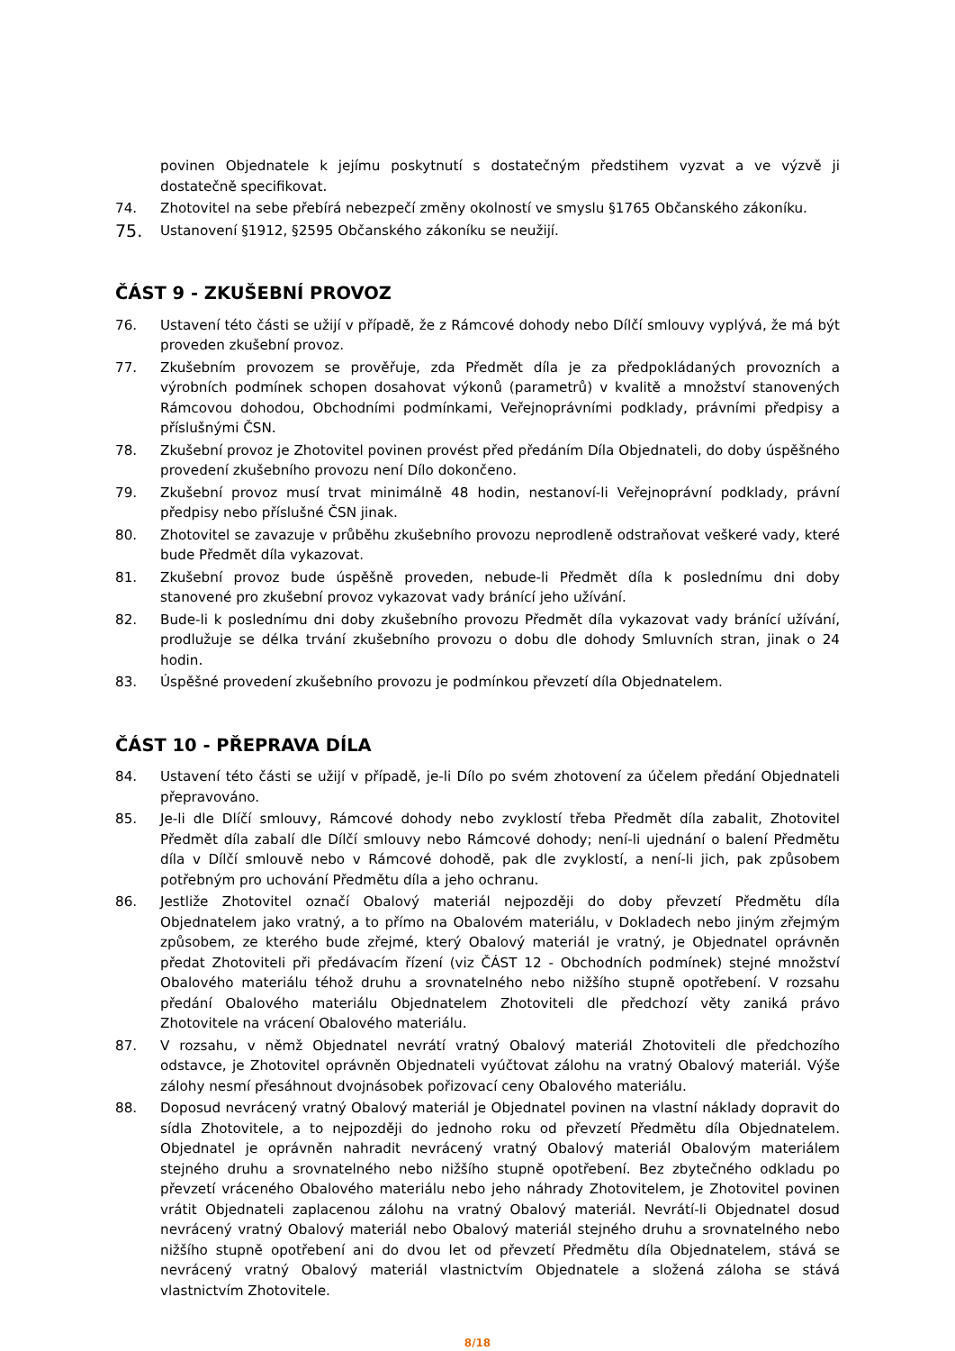povinen Objednatele k jejímu poskytnutí s dostatečným předstihem vyzvat a ve výzvě ji dostatečně specifikovat.
74. Zhotovitel na sebe přebírá nebezpečí změny okolností ve smyslu §1765 Občanského zákoníku.
75.
Ustanovení §1912, §2595 Občanského zákoníku se neužijí.
ČÁST 9 - ZKUŠEBNÍ PROVOZ
76. Ustavení této části se užijí v případě, že z Rámcové dohody nebo Dílčí smlouvy vyplývá, že má být proveden zkušební provoz.
77. Zkušebním provozem se prověřuje, zda Předmět díla je za předpokládaných provozních a výrobních podmínek schopen dosahovat výkonů (parametrů) v kvalitě a množství stanovených Rámcovou dohodou, Obchodními podmínkami, Veřejnoprávními podklady, právními předpisy a příslušnými ČSN.
78. Zkušební provoz je Zhotovitel povinen provést před předáním Díla Objednateli, do doby úspěšného provedení zkušebního provozu není Dílo dokončeno.
79. Zkušební provoz musí trvat minimálně 48 hodin, nestanoví-li Veřejnoprávní podklady, právní předpisy nebo příslušné ČSN jinak.
80. Zhotovitel se zavazuje v průběhu zkušebního provozu neprodleně odstraňovat veškeré vady, které bude Předmět díla vykazovat.
81. Zkušební provoz bude úspěšně proveden, nebude-li Předmět díla k poslednímu dni doby stanovené pro zkušební provoz vykazovat vady bránící jeho užívání.
82. Bude-li k poslednímu dni doby zkušebního provozu Předmět díla vykazovat vady bránící užívání, prodlužuje se délka trvání zkušebního provozu o dobu dle dohody Smluvních stran, jinak o 24 hodin.
83. Úspěšné provedení zkušebního provozu je podmínkou převzetí díla Objednatelem.
ČÁST 10 - PŘEPRAVA DÍLA
84. Ustavení této části se užijí v případě, je-li Dílo po svém zhotovení za účelem předání Objednateli přepravováno.
85. Je-li dle Dlíčí smlouvy, Rámcové dohody nebo zvyklostí třeba Předmět díla zabalit, Zhotovitel Předmět díla zabalí dle Dílčí smlouvy nebo Rámcové dohody; není-li ujednání o balení Předmětu díla v Dílčí smlouvě nebo v Rámcové dohodě, pak dle zvyklostí, a není-li jich, pak způsobem potřebným pro uchování Předmětu díla a jeho ochranu.
86. Jestliže Zhotovitel označí Obalový materiál nejpozději do doby převzetí Předmětu díla Objednatelem jako vratný, a to přímo na Obalovém materiálu, v Dokladech nebo jiným zřejmým způsobem, ze kterého bude zřejmé, který Obalový materiál je vratný, je Objednatel oprávněn předat Zhotoviteli při předávacím řízení (viz ČÁST 12 - Obchodních podmínek) stejné množství Obalového materiálu téhož druhu a srovnatelného nebo nižšího stupně opotřebení. V rozsahu předání Obalového materiálu Objednatelem Zhotoviteli dle předchozí věty zaniká právo Zhotovitele na vrácení Obalového materiálu.
87. V rozsahu, v němž Objednatel nevrátí vratný Obalový materiál Zhotoviteli dle předchozího odstavce, je Zhotovitel oprávněn Objednateli vyúčtovat zálohu na vratný Obalový materiál. Výše zálohy nesmí přesáhnout dvojnásobek pořizovací ceny Obalového materiálu.
88. Doposud nevrácený vratný Obalový materiál je Objednatel povinen na vlastní náklady dopravit do sídla Zhotovitele, a to nejpozději do jednoho roku od převzetí Předmětu díla Objednatelem. Objednatel je oprávněn nahradit nevrácený vratný Obalový materiál Obalovým materiálem stejného druhu a srovnatelného nebo nižšího stupně opotřebení. Bez zbytečného odkladu po převzetí vráceného Obalového materiálu nebo jeho náhrady Zhotovitelem, je Zhotovitel povinen vrátit Objednateli zaplacenou zálohu na vratný Obalový materiál. Nevrátí-li Objednatel dosud nevrácený vratný Obalový materiál nebo Obalový materiál stejného druhu a srovnatelného nebo nižšího stupně opotřebení ani do dvou let od převzetí Předmětu díla Objednatelem, stává se nevrácený vratný Obalový materiál vlastnictvím Objednatele a složená záloha se stává vlastnictvím Zhotovitele.
8/18